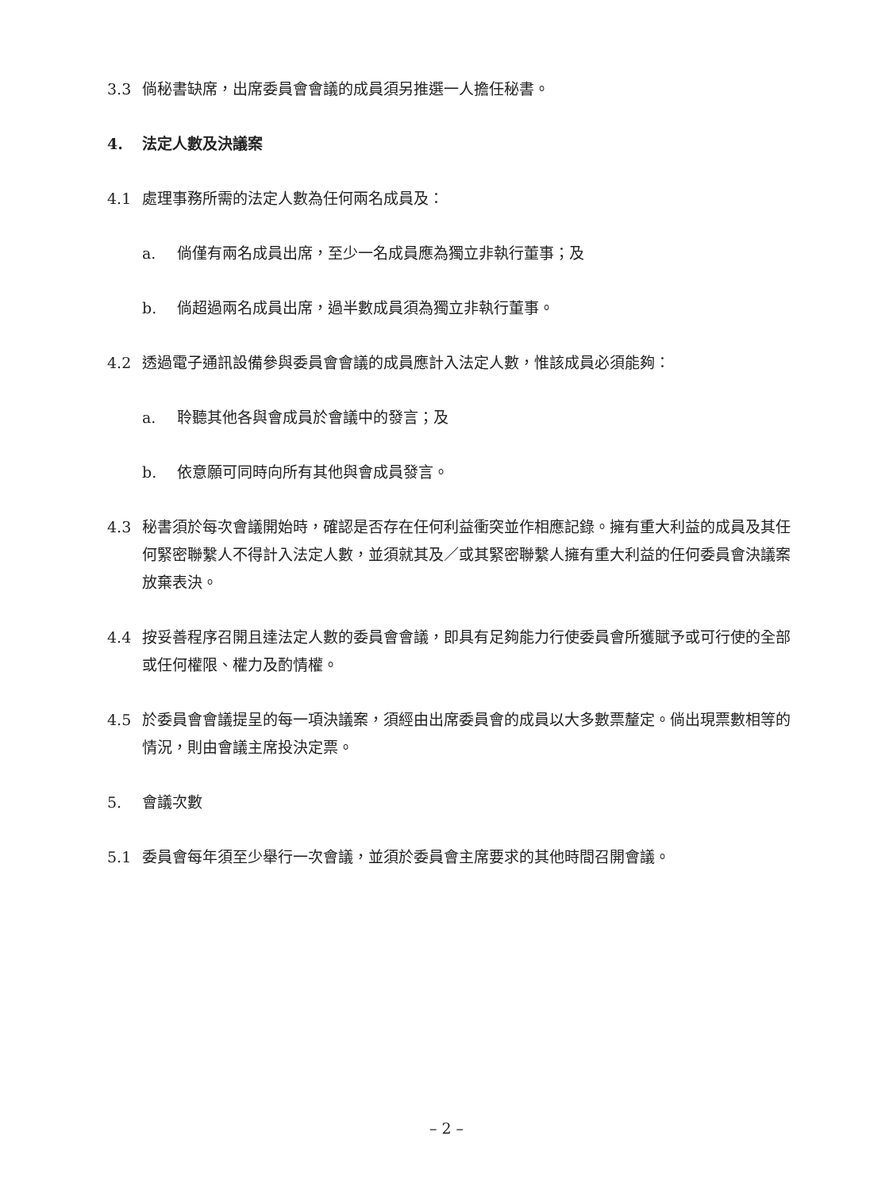3.3 倘秘書缺席，出席委員會會議的成員須另推選一人擔任秘書。
4. 法定人數及決議案
4.1 處理事務所需的法定人數為任何兩名成員及：
a. 倘僅有兩名成員出席，至少一名成員應為獨立非執行董事；及
b. 倘超過兩名成員出席，過半數成員須為獨立非執行董事。
4.2 透過電子通訊設備參與委員會會議的成員應計入法定人數，惟該成員必須能夠：
a. 聆聽其他各與會成員於會議中的發言；及
b. 依意願可同時向所有其他與會成員發言。
4.3 秘書須於每次會議開始時，確認是否存在任何利益衝突並作相應記錄。擁有重大利益的成員及其任何緊密聯繫人不得計入法定人數，並須就其及／或其緊密聯繫人擁有重大利益的任何委員會決議案放棄表決。
4.4 按妥善程序召開且達法定人數的委員會會議，即具有足夠能力行使委員會所獲賦予或可行使的全部或任何權限、權力及酌情權。
4.5 於委員會會議提呈的每一項決議案，須經由出席委員會的成員以大多數票釐定。倘出現票數相等的情況，則由會議主席投決定票。
5. 會議次數
5.1 委員會每年須至少舉行一次會議，並須於委員會主席要求的其他時間召開會議。
– 2 –